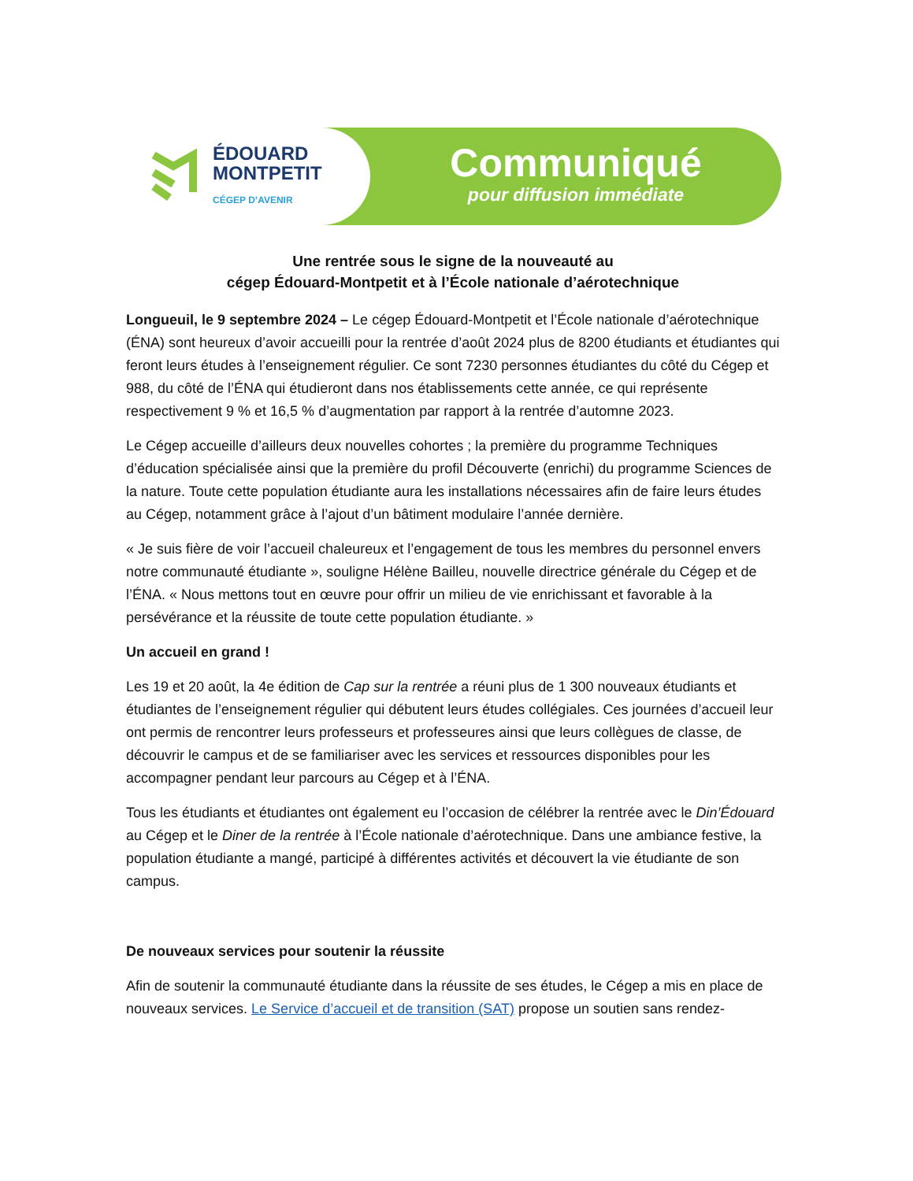ÉDOUARD
MONTPETIT
CÉGEP D’AVENIR
Communiqué
pour diffusion immédiate
Une rentrée sous le signe de la nouveauté au
cégep Édouard-Montpetit et à l’École nationale d’aérotechnique
Longueuil, le 9 septembre 2024 – Le cégep Édouard-Montpetit et l’École nationale d’aérotechnique (ÉNA) sont heureux d’avoir accueilli pour la rentrée d’août 2024 plus de 8200 étudiants et étudiantes qui feront leurs études à l’enseignement régulier. Ce sont 7230 personnes étudiantes du côté du Cégep et 988, du côté de l’ÉNA qui étudieront dans nos établissements cette année, ce qui représente respectivement 9 % et 16,5 % d’augmentation par rapport à la rentrée d’automne 2023.
Le Cégep accueille d’ailleurs deux nouvelles cohortes ; la première du programme Techniques d’éducation spécialisée ainsi que la première du profil Découverte (enrichi) du programme Sciences de la nature. Toute cette population étudiante aura les installations nécessaires afin de faire leurs études au Cégep, notamment grâce à l’ajout d’un bâtiment modulaire l’année dernière.
« Je suis fière de voir l’accueil chaleureux et l’engagement de tous les membres du personnel envers notre communauté étudiante », souligne Hélène Bailleu, nouvelle directrice générale du Cégep et de l’ÉNA. « Nous mettons tout en œuvre pour offrir un milieu de vie enrichissant et favorable à la persévérance et la réussite de toute cette population étudiante. »
Un accueil en grand !
Les 19 et 20 août, la 4e édition de Cap sur la rentrée a réuni plus de 1 300 nouveaux étudiants et étudiantes de l’enseignement régulier qui débutent leurs études collégiales. Ces journées d’accueil leur ont permis de rencontrer leurs professeurs et professeures ainsi que leurs collègues de classe, de découvrir le campus et de se familiariser avec les services et ressources disponibles pour les accompagner pendant leur parcours au Cégep et à l’ÉNA.
Tous les étudiants et étudiantes ont également eu l’occasion de célébrer la rentrée avec le Din’Édouard au Cégep et le Diner de la rentrée à l’École nationale d’aérotechnique. Dans une ambiance festive, la population étudiante a mangé, participé à différentes activités et découvert la vie étudiante de son campus.
De nouveaux services pour soutenir la réussite
Afin de soutenir la communauté étudiante dans la réussite de ses études, le Cégep a mis en place de nouveaux services. Le Service d’accueil et de transition (SAT) propose un soutien sans rendez-